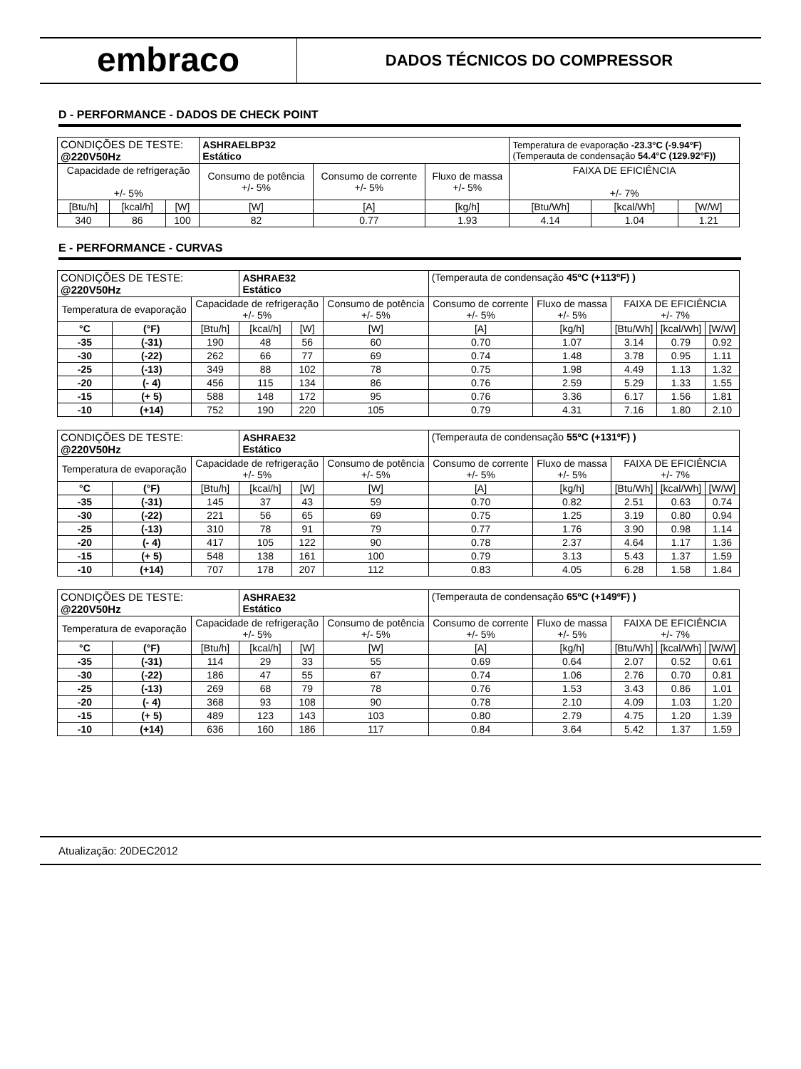embraco
DADOS TÉCNICOS DO COMPRESSOR
D - PERFORMANCE - DADOS DE CHECK POINT
| CONDIÇÕES DE TESTE: @220V50Hz | | | ASHRAELBP32 Estático | | | Temperatura de evaporação -23.3°C (-9.94°F) (Temperauta de condensação 54.4°C (129.92°F)) | | |
| Capacidade de refrigeração +/- 5% | | | Consumo de potência +/- 5% | Consumo de corrente +/- 5% | Fluxo de massa +/- 5% | FAIXA DE EFICIÊNCIA +/- 7% | | |
| [Btu/h] | [kcal/h] | [W] | [W] | [A] | [kg/h] | [Btu/Wh] | [kcal/Wh] | [W/W] |
| 340 | 86 | 100 | 82 | 0.77 | 1.93 | 4.14 | 1.04 | 1.21 |
E - PERFORMANCE - CURVAS
| CONDIÇÕES DE TESTE: @220V50Hz | | | ASHRAE32 Estático | | | (Temperauta de condensação 45ºC (+113ºF) ) | | | | |
| Temperatura de evaporação | | Capacidade de refrigeração +/- 5% | | | Consumo de potência +/- 5% | Consumo de corrente +/- 5% | Fluxo de massa +/- 5% | FAIXA DE EFICIÊNCIA +/- 7% | | |
| °C | (°F) | [Btu/h] | [kcal/h] | [W] | [W] | [A] | [kg/h] | [Btu/Wh] | [kcal/Wh] | [W/W] |
| -35 | (-31) | 190 | 48 | 56 | 60 | 0.70 | 1.07 | 3.14 | 0.79 | 0.92 |
| -30 | (-22) | 262 | 66 | 77 | 69 | 0.74 | 1.48 | 3.78 | 0.95 | 1.11 |
| -25 | (-13) | 349 | 88 | 102 | 78 | 0.75 | 1.98 | 4.49 | 1.13 | 1.32 |
| -20 | (- 4) | 456 | 115 | 134 | 86 | 0.76 | 2.59 | 5.29 | 1.33 | 1.55 |
| -15 | (+ 5) | 588 | 148 | 172 | 95 | 0.76 | 3.36 | 6.17 | 1.56 | 1.81 |
| -10 | (+14) | 752 | 190 | 220 | 105 | 0.79 | 4.31 | 7.16 | 1.80 | 2.10 |
| CONDIÇÕES DE TESTE: @220V50Hz | | | ASHRAE32 Estático | | | (Temperauta de condensação 55ºC (+131ºF) ) | | | | |
| Temperatura de evaporação | | Capacidade de refrigeração +/- 5% | | | Consumo de potência +/- 5% | Consumo de corrente +/- 5% | Fluxo de massa +/- 5% | FAIXA DE EFICIÊNCIA +/- 7% | | |
| °C | (°F) | [Btu/h] | [kcal/h] | [W] | [W] | [A] | [kg/h] | [Btu/Wh] | [kcal/Wh] | [W/W] |
| -35 | (-31) | 145 | 37 | 43 | 59 | 0.70 | 0.82 | 2.51 | 0.63 | 0.74 |
| -30 | (-22) | 221 | 56 | 65 | 69 | 0.75 | 1.25 | 3.19 | 0.80 | 0.94 |
| -25 | (-13) | 310 | 78 | 91 | 79 | 0.77 | 1.76 | 3.90 | 0.98 | 1.14 |
| -20 | (- 4) | 417 | 105 | 122 | 90 | 0.78 | 2.37 | 4.64 | 1.17 | 1.36 |
| -15 | (+ 5) | 548 | 138 | 161 | 100 | 0.79 | 3.13 | 5.43 | 1.37 | 1.59 |
| -10 | (+14) | 707 | 178 | 207 | 112 | 0.83 | 4.05 | 6.28 | 1.58 | 1.84 |
| CONDIÇÕES DE TESTE: @220V50Hz | | | ASHRAE32 Estático | | | (Temperauta de condensação 65ºC (+149ºF) ) | | | | |
| Temperatura de evaporação | | Capacidade de refrigeração +/- 5% | | | Consumo de potência +/- 5% | Consumo de corrente +/- 5% | Fluxo de massa +/- 5% | FAIXA DE EFICIÊNCIA +/- 7% | | |
| °C | (°F) | [Btu/h] | [kcal/h] | [W] | [W] | [A] | [kg/h] | [Btu/Wh] | [kcal/Wh] | [W/W] |
| -35 | (-31) | 114 | 29 | 33 | 55 | 0.69 | 0.64 | 2.07 | 0.52 | 0.61 |
| -30 | (-22) | 186 | 47 | 55 | 67 | 0.74 | 1.06 | 2.76 | 0.70 | 0.81 |
| -25 | (-13) | 269 | 68 | 79 | 78 | 0.76 | 1.53 | 3.43 | 0.86 | 1.01 |
| -20 | (- 4) | 368 | 93 | 108 | 90 | 0.78 | 2.10 | 4.09 | 1.03 | 1.20 |
| -15 | (+ 5) | 489 | 123 | 143 | 103 | 0.80 | 2.79 | 4.75 | 1.20 | 1.39 |
| -10 | (+14) | 636 | 160 | 186 | 117 | 0.84 | 3.64 | 5.42 | 1.37 | 1.59 |
Atualização: 20DEC2012